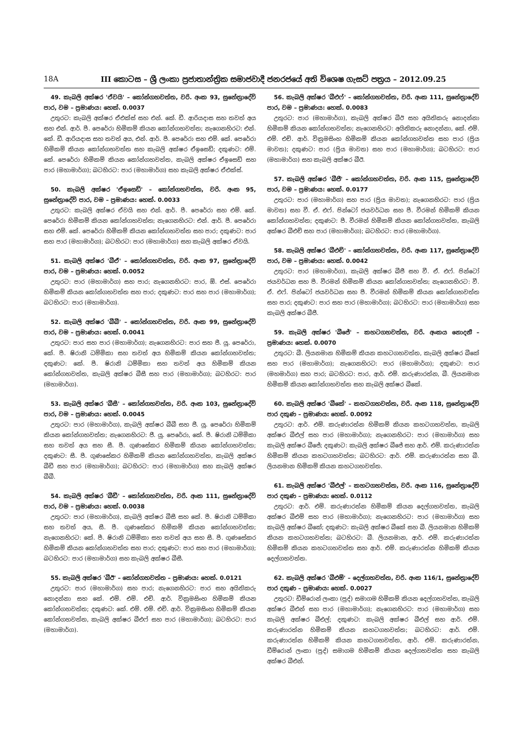18A III කොටස – ශ්‍රී ලංකා ප්‍රජාතාන්ත්‍රික සමාජවාදී ජනරජයේ අති විශෙෂ ගැසට් පත්‍රය – 2012.09.25
49. කැබලි අක්ෂර 'ඒවයි' – කෝන්ගහවත්ත, වරි. අංක 93, සුනේත්‍රාදේවි පාර, වම – ප්‍රමාණය: හෙක්. 0.0037
උතුරට: කැබලි අක්ෂර ඒඑක්ස් සහ එන්. කේ. ඩී. ආරියදාස සහ තවත් අය සහ එන්. ආර්. පී. පෙරේරා හිමිකම් කියන කෝන්ගහවත්ත; නැගෙනහිරට: එන්. කේ. ඩී. ආරියදාස සහ තවත් අය, එන්. ආර්. පී. පෙරේරා සහ එම්. කේ. පෙරේරා හිමිකම් කියන කෝන්ගහවත්ත සහ කැබලි අක්ෂර ඒඉසෙඩ්; දකුණට: එම්. කේ. පෙරේරා හිමිකම් කියන කෝන්ගහවත්ත, කැබලි අක්ෂර ඒඉසෙඩ් සහ පාර (මහාමාර්ග); බටහිරට: පාර (මහාමාර්ග) සහ කැබලි අක්ෂර ඒඑක්ස්.
50. කැබලි අක්ෂර 'ඒඉසෙඩ්' – කෝන්ගහවත්ත, වරි. අංක 95, සුනේත්‍රාදේවි පාර, වම – ප්‍රමාණය: හෙක්. 0.0033
උතුරට: කැබලි අක්ෂර ඒවයි සහ එන්. ආර්. පී. පෙරේරා සහ එම්. කේ. පෙරේරා හිමිකම් කියන කෝන්ගහවත්ත; නැගෙනහිරට: එන්. ආර්. පී. පෙරේරා සහ එම්. කේ. පෙරේරා හිමිකම් කියන කෝන්ගහවත්ත සහ පාර; දකුණට: පාර සහ පාර (මහාමාර්ග); බටහිරට: පාර (මහාමාර්ග) සහ කැබලි අක්ෂර ඒවයි.
51. කැබලි අක්ෂර 'බීඒ' – කෝන්ගහවත්ත, වරි. අංක 97, සුනේත්‍රාදේවි පාර, වම – ප්‍රමාණය: හෙක්. 0.0052
උතුරට: පාර (මහාමාර්ග) සහ පාර; නැගෙනහිරට: පාර, ඕ. එස්. පෙරේරා හිමිකම් කියන කෝන්ගහවත්ත සහ පාර; දකුණට: පාර සහ පාර (මහාමාර්ග); බටහිරට: පාර (මහාමාර්ග).
52. කැබලි අක්ෂර 'බීබී' – කෝන්ගහවත්ත, වරි. අංක 99, සුනේත්‍රාදේවි පාර, වම – ප්‍රමාණය: හෙක්. 0.0041
උතුරට: පාර සහ පාර (මහාමාර්ග); නැගෙනහිරට: පාර සහ ජී. යූ. පෙරේරා, කේ. පී. ෂිරානි ධම්මිකා සහ තවත් අය හිමිකම් කියන කෝන්ගහවත්ත; දකුණට: කේ. පී. ෂිරානි ධම්මිකා සහ තවත් අය හිමිකම් කියන කෝන්ගහවත්ත, කැබලි අක්ෂර බීසී සහ පාර (මහාමාර්ග); බටහිරට: පාර (මහාමාර්ග).
53. කැබලි අක්ෂර 'බීසී' – කෝන්ගහවත්ත, වරි. අංක 103, සුනේත්‍රාදේවි පාර, වම – ප්‍රමාණය: හෙක්. 0.0045
උතුරට: පාර (මහාමාර්ග), කැබලි අක්ෂර බීබී සහ ජී. යූ. පෙරේරා හිමිකම් කියන කෝන්ගහවත්ත; නැගෙනහිරට: ජී. යූ. පෙරේරා, කේ. පී. ෂිරානි ධම්මිකා සහ තවත් අය සහ සී. පී. ගුණසේකර හිමිකම් කියන කෝන්ගහවත්ත; දකුණට: සී. පී. ගුණසේකර හිමිකම් කියන කෝන්ගහවත්ත, කැබලි අක්ෂර බීඩී සහ පාර (මහාමාර්ග); බටහිරට: පාර (මහාමාර්ග) සහ කැබලි අක්ෂර බීබී.
54. කැබලි අක්ෂර 'බීඩී' – කෝන්ගහවත්ත, වරි. අංක 111, සුනේත්‍රාදේවි පාර, වම – ප්‍රමාණය: හෙක්. 0.0038
උතුරට: පාර (මහාමාර්ග), කැබලි අක්ෂර බීසී සහ කේ. පී. ෂිරානි ධම්මිකා සහ තවත් අය, සී. පී. ගුණසේකර හිමිකම් කියන කෝන්ගහවත්ත; නැගෙනහිරට: කේ. පී. ෂිරානි ධම්මිකා සහ තවත් අය සහ සී. පී. ගුණසේකර හිමිකම් කියන කෝන්ගහවත්ත සහ පාර; දකුණට: පාර සහ පාර (මහාමාර්ග); බටහිරට: පාර (මහාමාර්ග) සහ කැබලි අක්ෂර බීසී.
55. කැබලි අක්ෂර 'බීඊ' – කෝන්ගහවත්ත – ප්‍රමාණය: හෙක්. 0.0121
උතුරට: පාර (මහාමාර්ග) සහ පාර; නැගෙනහිරට: පාර සහ අයිතිකරු නොදන්නා සහ කේ. එම්. එම්. එච්. ආර්. වික්‍රමසිංහ හිමිකම් කියන කෝන්ගහවත්ත; දකුණට: කේ. එම්. එම්. එච්. ආර්. වික්‍රමසිංහ හිමිකම් කියන කෝන්ගහවත්ත, කැබලි අක්ෂර බීඑෆ් සහ පාර (මහාමාර්ග); බටහිරට: පාර (මහාමාර්ග).
56. කැබලි අක්ෂර 'බීඑෆ්' – කෝන්ගහවත්ත, වරි. අංක 111, සුනේත්‍රාදේවි පාර, වම – ප්‍රමාණය: හෙක්. 0.0083
උතුරට: පාර (මහාමාර්ග), කැබලි අක්ෂර බීඊ සහ අයිතිකරු නොදන්නා හිමිකම් කියන කෝන්ගහවත්ත; නැගෙනහිරට: අයිතිකරු නොදන්නා, කේ. එම්. එම්. එච්. ආර්. වික්‍රමසිංහ හිමිකම් කියන කෝන්ගහවත්ත සහ පාර (ප්‍රිය මාවත); දකුණට: පාර (ප්‍රිය මාවත) සහ පාර (මහාමාර්ග); බටහිරට: පාර (මහාමාර්ග) සහ කැබලි අක්ෂර බීඊ.
57. කැබලි අක්ෂර 'බීජී' – කෝන්ගහවත්ත, වරි. අංක 115, සුනේත්‍රාදේවි පාර, වම – ප්‍රමාණය: හෙක්. 0.0177
උතුරට: පාර (මහාමාර්ග) සහ පාර (ප්‍රිය මාවත); නැගෙනහිරට: පාර (ප්‍රිය මාවත) සහ වී. ඒ. එෆ්. පින්ටෝ ජයවර්ධන සහ පී. වීරමන් හිමිකම් කියන කෝන්ගහවත්ත; දකුණට: පී. වීරමන් හිමිකම් කියන කෝන්ගහවත්ත, කැබලි අක්ෂර බීඑච් සහ පාර (මහාමාර්ග); බටහිරට: පාර (මහාමාර්ග).
58. කැබලි අක්ෂර 'බීඑච්' – කෝන්ගහවත්ත, වරි. අංක 117, සුනේත්‍රාදේවි පාර, වම – ප්‍රමාණය: හෙක්. 0.0042
උතුරට: පාර (මහාමාර්ග), කැබලි අක්ෂර බීජී සහ වී. ඒ. එෆ්. පින්ටෝ ජයවර්ධන සහ පී. වීරමන් හිමිකම් කියන කෝන්ගහවත්ත; නැගෙනහිරට: වී. ඒ. එෆ්. පින්ටෝ ජයවර්ධන සහ පී. වීරමන් හිමිකම් කියන කෝන්ගහවත්ත සහ පාර; දකුණට: පාර සහ පාර (මහාමාර්ග); බටහිරට: පාර (මහාමාර්ග) සහ කැබලි අක්ෂර බීජී.
59. කැබලි අක්ෂර 'බීජේ' – කහටගහවත්ත, වරි. අංකය නොදනී – ප්‍රමාණය: හෙක්. 0.0070
උතුරට: බී. ලියනමාන හිමිකම් කියන කහටගහවත්ත, කැබලි අක්ෂර බීකේ සහ පාර (මහාමාර්ග); නැගෙනහිරට: පාර (මහාමාර්ග); දකුණට: පාර (මහමාර්ග) සහ පාර; බටහිරට: පාර, ආර්. එම්. කරුණාරත්න, බී. ලියනමාන හිමිකම් කියන කෝන්ගහවත්ත සහ කැබලි අක්ෂර බීකේ.
60. කැබලි අක්ෂර 'බීකේ' – කහටගහවත්ත, වරි. අංක 118, සුනේත්‍රාදේවි පාර දකුණ – ප්‍රමාණය: හෙක්. 0.0092
උතුරට: ආර්. එම්. කරුණාරත්න හිමිකම් කියන කහටගහවත්ත, කැබලි අක්ෂර බීඑල් සහ පාර (මහාමාර්ග); නැගෙනහිරට: පාර (මහාමාර්ග) සහ කැබලි අක්ෂර බීජේ; දකුණට: කැබලි අක්ෂර බීජේ සහ ආර්. එම්. කරුණාරත්න හිමිකම් කියන කහටගහවත්ත; බටහිරට: ආර්. එම්. කරුණාරත්න සහ බී. ලියනමාන හිමිකම් කියන කහටගහවත්ත.
61. කැබලි අක්ෂර 'බීඑල්' – කහටගහවත්ත, වරි. අංක 116, සුනේත්‍රාදේවි පාර දකුණ – ප්‍රමාණය: හෙක්. 0.0112
උතුරට: ආර්. එම්. කරුණාරත්න හිමිකම් කියන දෙල්ගහවත්ත, කැබලි අක්ෂර බීඑම් සහ පාර (මහාමාර්ග); නැගෙනහිරට: පාර (මහාමාර්ග) සහ කැබලි අක්ෂර බීකේ; දකුණට: කැබලි අක්ෂර බීකේ සහ බී. ලියනමාන හිමිකම් කියන කහටගහවත්ත; බටහිරට: බී. ලියනමාන, ආර්. එම්. කරුණාරත්න හිමිකම් කියන කහටගහවත්ත සහ ආර්. එම්. කරුණාරත්න හිමිකම් කියන දෙල්ගහවත්ත.
62. කැබලි අක්ෂර 'බීඑම්' – දෙල්ගහවත්ත, වරි. අංක 116/1, සුනේත්‍රාදේවි පාර දකුණ – ප්‍රමාණය: හෙක්. 0.0027
උතුරට: ඩීම්රොන් ලංකා (පුද්) සමාගම හිමිකම් කියන දෙල්ගහවත්ත, කැබලි අක්ෂර බීඑන් සහ පාර (මහාමාර්ග); නැගෙනහිරට: පාර (මහාමාර්ග) සහ කැබලි අක්ෂර බීඑල්; දකුණට: කැබලි අක්ෂර බීඑල් සහ ආර්. එම්. කරුණාරත්න හිමිකම් කියන කහටගහවත්ත; බටහිරට: ආර්. එම්. කරුණාරත්න හිමිකම් කියන කහටගහවත්ත, ආර්. එම්. කරුණාරත්න, ඩීම්රොන් ලංකා (පුද්) සමාගම හිමිකම් කියන දෙල්ගහවත්ත සහ කැබලි අක්ෂර බීඑන්.